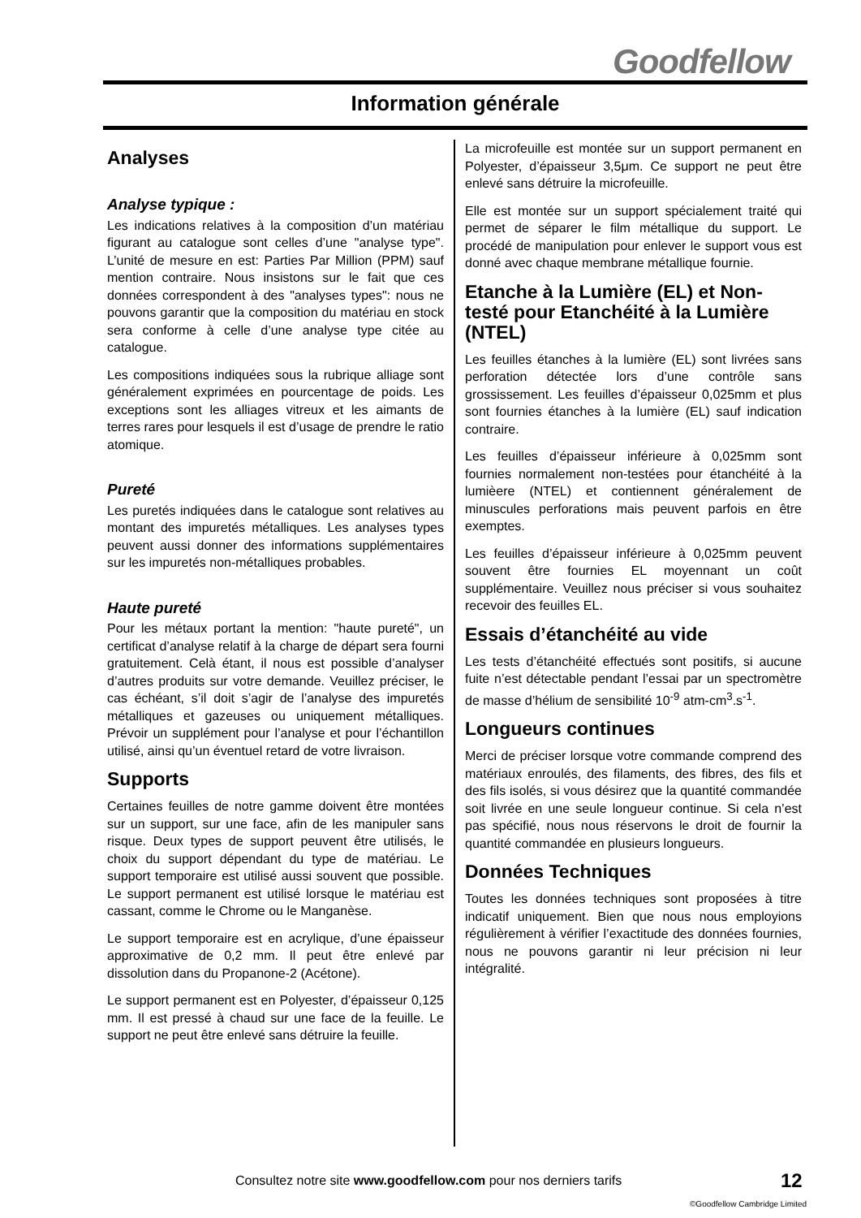Goodfellow
Information générale
Analyses
Analyse typique :
Les indications relatives à la composition d’un matériau figurant au catalogue sont celles d’une "analyse type". L’unité de mesure en est: Parties Par Million (PPM) sauf mention contraire. Nous insistons sur le fait que ces données correspondent à des "analyses types": nous ne pouvons garantir que la composition du matériau en stock sera conforme à celle d’une analyse type citée au catalogue.
Les compositions indiquées sous la rubrique alliage sont généralement exprimées en pourcentage de poids. Les exceptions sont les alliages vitreux et les aimants de terres rares pour lesquels il est d’usage de prendre le ratio atomique.
Pureté
Les puretés indiquées dans le catalogue sont relatives au montant des impuretés métalliques. Les analyses types peuvent aussi donner des informations supplémentaires sur les impuretés non-métalliques probables.
Haute pureté
Pour les métaux portant la mention: "haute pureté", un certificat d’analyse relatif à la charge de départ sera fourni gratuitement. Celà étant, il nous est possible d’analyser d’autres produits sur votre demande. Veuillez préciser, le cas échéant, s’il doit s’agir de l’analyse des impuretés métalliques et gazeuses ou uniquement métalliques. Prévoir un supplément pour l’analyse et pour l’échantillon utilisé, ainsi qu’un éventuel retard de votre livraison.
Supports
Certaines feuilles de notre gamme doivent être montées sur un support, sur une face, afin de les manipuler sans risque. Deux types de support peuvent être utilisés, le choix du support dépendant du type de matériau. Le support temporaire est utilisé aussi souvent que possible. Le support permanent est utilisé lorsque le matériau est cassant, comme le Chrome ou le Manganèse.
Le support temporaire est en acrylique, d’une épaisseur approximative de 0,2 mm. Il peut être enlevé par dissolution dans du Propanone-2 (Acétone).
Le support permanent est en Polyester, d’épaisseur 0,125 mm. Il est pressé à chaud sur une face de la feuille. Le support ne peut être enlevé sans détruire la feuille.
La microfeuille est montée sur un support permanent en Polyester, d’épaisseur 3,5μm. Ce support ne peut être enlevé sans détruire la microfeuille.
Elle est montée sur un support spécialement traité qui permet de séparer le film métallique du support. Le procédé de manipulation pour enlever le support vous est donné avec chaque membrane métallique fournie.
Etanche à la Lumière (EL) et Non-testé pour Etanchéité à la Lumière (NTEL)
Les feuilles étanches à la lumière (EL) sont livrées sans perforation détectée lors d’une contrôle sans grossissement. Les feuilles d’épaisseur 0,025mm et plus sont fournies étanches à la lumière (EL) sauf indication contraire.
Les feuilles d’épaisseur inférieure à 0,025mm sont fournies normalement non-testées pour étanchéité à la lumièere (NTEL) et contiennent généralement de minuscules perforations mais peuvent parfois en être exemptes.
Les feuilles d’épaisseur inférieure à 0,025mm peuvent souvent être fournies EL moyennant un coût supplémentaire. Veuillez nous préciser si vous souhaitez recevoir des feuilles EL.
Essais d’étanchéité au vide
Les tests d’étanchéité effectués sont positifs, si aucune fuite n’est détectable pendant l’essai par un spectromètre de masse d’hélium de sensibilité 10<sup>-9</sup> atm-cm<sup>3</sup>.s<sup>-1</sup>.
Longueurs continues
Merci de préciser lorsque votre commande comprend des matériaux enroulés, des filaments, des fibres, des fils et des fils isolés, si vous désirez que la quantité commandée soit livrée en une seule longueur continue. Si cela n’est pas spécifié, nous nous réservons le droit de fournir la quantité commandée en plusieurs longueurs.
Données Techniques
Toutes les données techniques sont proposées à titre indicatif uniquement. Bien que nous nous employions régulièrement à vérifier l’exactitude des données fournies, nous ne pouvons garantir ni leur précision ni leur intégralité.
Consultez notre site www.goodfellow.com pour nos derniers tarifs
12
©Goodfellow Cambridge Limited